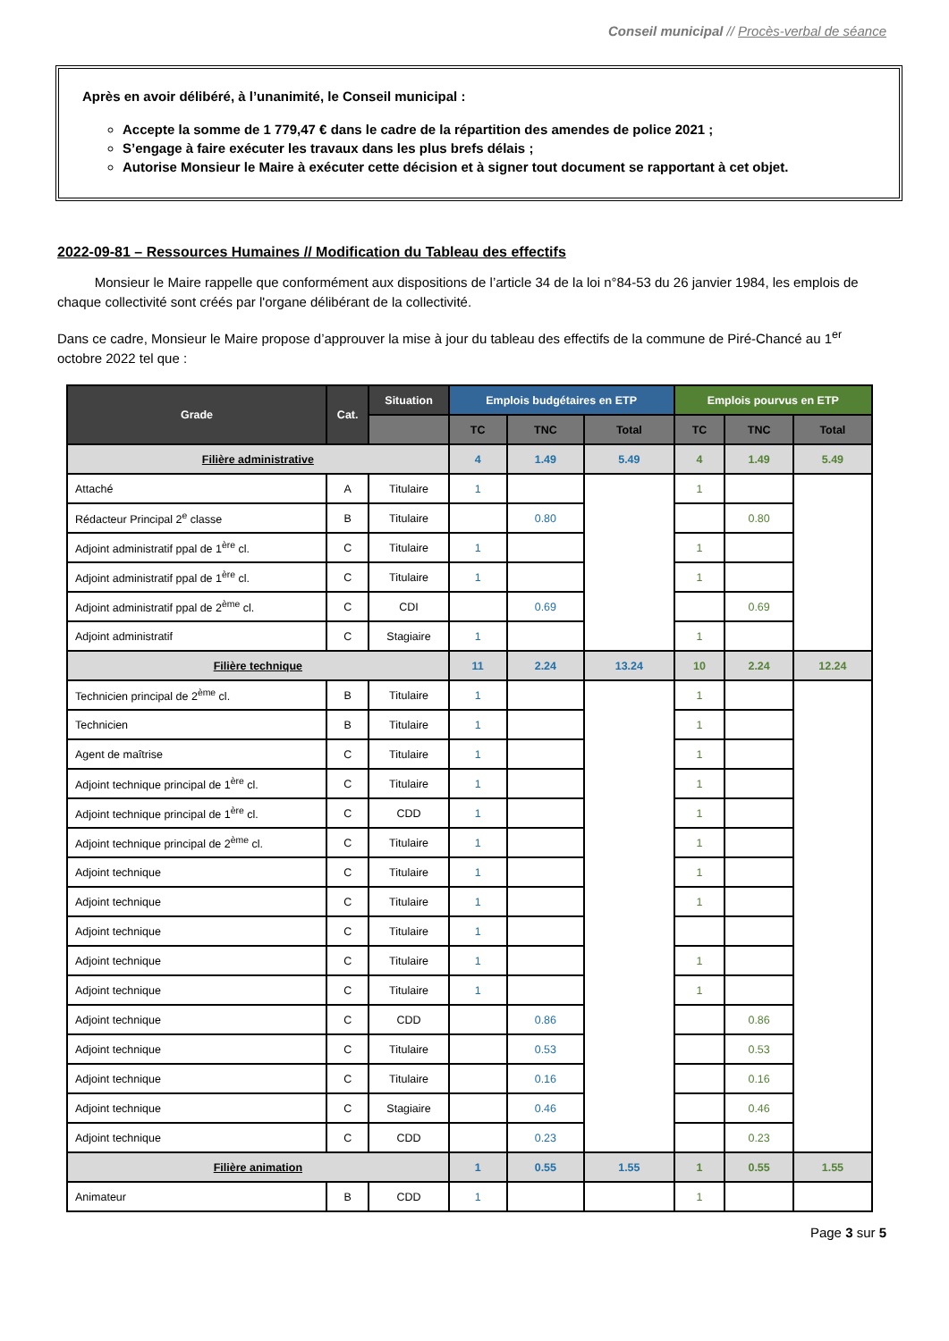Conseil municipal // Procès-verbal de séance
Après en avoir délibéré, à l’unanimité, le Conseil municipal :
Accepte la somme de 1 779,47 € dans le cadre de la répartition des amendes de police 2021 ;
S’engage à faire exécuter les travaux dans les plus brefs délais ;
Autorise Monsieur le Maire à exécuter cette décision et à signer tout document se rapportant à cet objet.
2022-09-81 – Ressources Humaines // Modification du Tableau des effectifs
Monsieur le Maire rappelle que conformément aux dispositions de l’article 34 de la loi n°84-53 du 26 janvier 1984, les emplois de chaque collectivité sont créés par l'organe délibérant de la collectivité.
Dans ce cadre, Monsieur le Maire propose d’approuver la mise à jour du tableau des effectifs de la commune de Piré-Chancé au 1<sup>er</sup> octobre 2022 tel que :
| Grade | Cat. | Situation | Emplois budgétaires en ETP | | | Emplois pourvus en ETP | | |
| --- | --- | --- | --- | --- | --- | --- | --- | --- |
| | | | TC | TNC | Total | TC | TNC | Total |
| Filière administrative | | | 4 | 1.49 | 5.49 | 4 | 1.49 | 5.49 |
| Attaché | A | Titulaire | 1 | | | 1 | | |
| Rédacteur Principal 2<sup>e</sup> classe | B | Titulaire | | 0.80 | | | 0.80 | |
| Adjoint administratif ppal de 1<sup>ère</sup> cl. | C | Titulaire | 1 | | | 1 | | |
| Adjoint administratif ppal de 1<sup>ère</sup> cl. | C | Titulaire | 1 | | | 1 | | |
| Adjoint administratif ppal de 2<sup>ème</sup> cl. | C | CDI | | 0.69 | | | 0.69 | |
| Adjoint administratif | C | Stagiaire | 1 | | | 1 | | |
| Filière technique | | | 11 | 2.24 | 13.24 | 10 | 2.24 | 12.24 |
| Technicien principal de 2<sup>ème</sup> cl. | B | Titulaire | 1 | | | 1 | | |
| Technicien | B | Titulaire | 1 | | | 1 | | |
| Agent de maîtrise | C | Titulaire | 1 | | | 1 | | |
| Adjoint technique principal de 1<sup>ère</sup> cl. | C | Titulaire | 1 | | | 1 | | |
| Adjoint technique principal de 1<sup>ère</sup> cl. | C | CDD | 1 | | | 1 | | |
| Adjoint technique principal de 2<sup>ème</sup> cl. | C | Titulaire | 1 | | | 1 | | |
| Adjoint technique | C | Titulaire | 1 | | | 1 | | |
| Adjoint technique | C | Titulaire | 1 | | | 1 | | |
| Adjoint technique | C | Titulaire | 1 | | | | | |
| Adjoint technique | C | Titulaire | 1 | | | 1 | | |
| Adjoint technique | C | Titulaire | 1 | | | 1 | | |
| Adjoint technique | C | CDD | | 0.86 | | | 0.86 | |
| Adjoint technique | C | Titulaire | | 0.53 | | | 0.53 | |
| Adjoint technique | C | Titulaire | | 0.16 | | | 0.16 | |
| Adjoint technique | C | Stagiaire | | 0.46 | | | 0.46 | |
| Adjoint technique | C | CDD | | 0.23 | | | 0.23 | |
| Filière animation | | | 1 | 0.55 | 1.55 | 1 | 0.55 | 1.55 |
| Animateur | B | CDD | 1 | | | 1 | | |
Page 3 sur 5